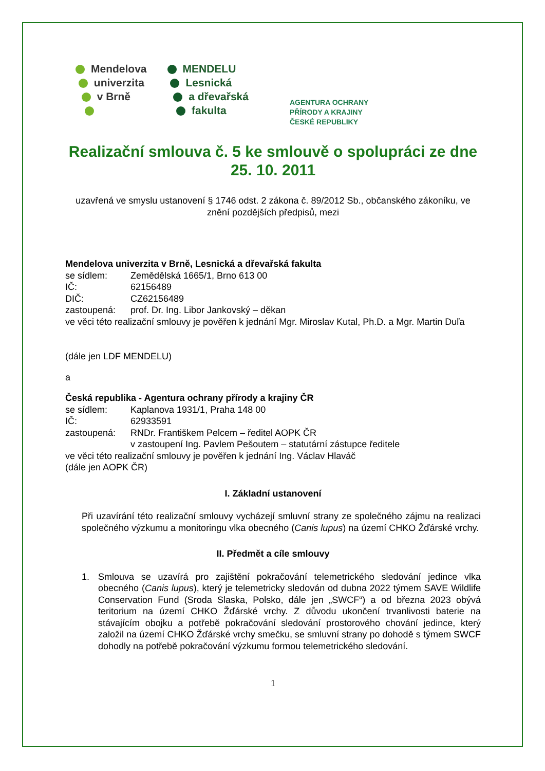Mendelova
univerzita
v Brně
MENDELU
Lesnická
a dřevařská
fakulta
AGENTURA OCHRANY
PŘÍRODY A KRAJINY
ČESKÉ REPUBLIKY
Realizační smlouva č. 5 ke smlouvě o spolupráci ze dne 25. 10. 2011
uzavřená ve smyslu ustanovení § 1746 odst. 2 zákona č. 89/2012 Sb., občanského zákoníku, ve znění pozdějších předpisů, mezi
Mendelova univerzita v Brně, Lesnická a dřevařská fakulta
se sídlem: Zemědělská 1665/1, Brno 613 00
IČ: 62156489
DIČ: CZ62156489
zastoupená: prof. Dr. Ing. Libor Jankovský – děkan
ve věci této realizační smlouvy je pověřen k jednání Mgr. Miroslav Kutal, Ph.D. a Mgr. Martin Duľa
(dále jen LDF MENDELU)
a
Česká republika - Agentura ochrany přírody a krajiny ČR
se sídlem: Kaplanova 1931/1, Praha 148 00
IČ: 62933591
zastoupená: RNDr. Františkem Pelcem – ředitel AOPK ČR
v zastoupení Ing. Pavlem Pešoutem – statutární zástupce ředitele
ve věci této realizační smlouvy je pověřen k jednání Ing. Václav Hlaváč
(dále jen AOPK ČR)
I. Základní ustanovení
Při uzavírání této realizační smlouvy vycházejí smluvní strany ze společného zájmu na realizaci společného výzkumu a monitoringu vlka obecného (Canis lupus) na území CHKO Žďárské vrchy.
II. Předmět a cíle smlouvy
1. Smlouva se uzavírá pro zajištění pokračování telemetrického sledování jedince vlka obecného (Canis lupus), který je telemetricky sledován od dubna 2022 týmem SAVE Wildlife Conservation Fund (Sroda Slaska, Polsko, dále jen „SWCF“) a od března 2023 obývá teritorium na území CHKO Žďárské vrchy. Z důvodu ukončení trvanlivosti baterie na stávajícím obojku a potřebě pokračování sledování prostorového chování jedince, který založil na území CHKO Žďárské vrchy smečku, se smluvní strany po dohodě s týmem SWCF dohodly na potřebě pokračování výzkumu formou telemetrického sledování.
1